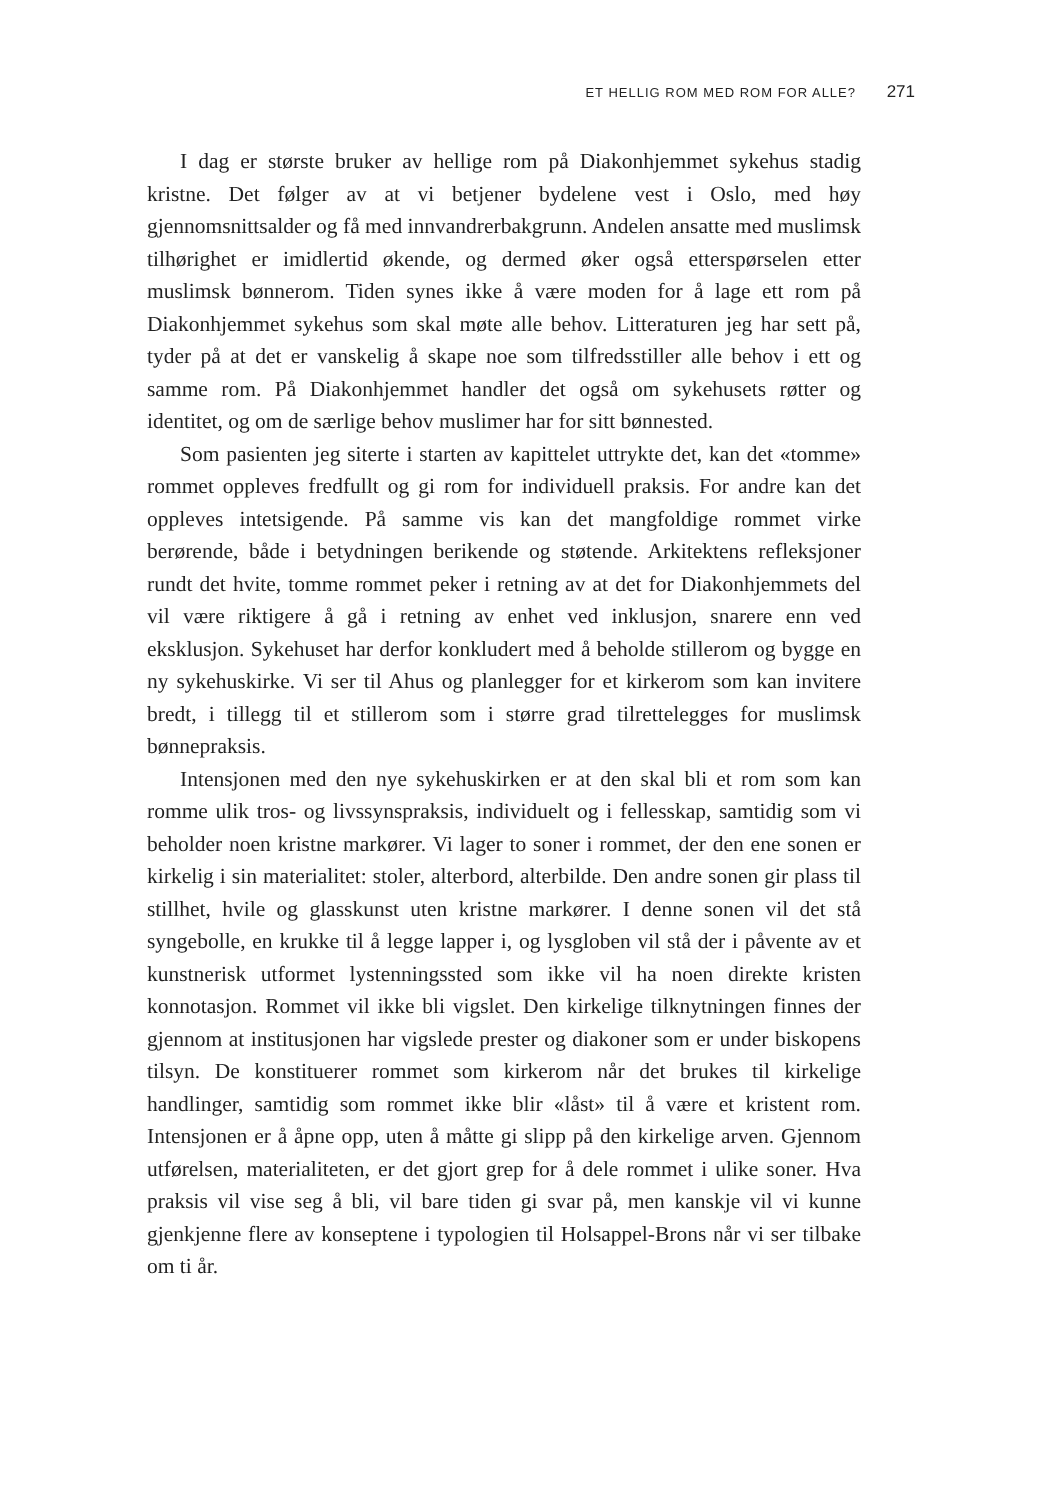ET HELLIG ROM MED ROM FOR ALLE? 271
I dag er største bruker av hellige rom på Diakonhjemmet sykehus stadig kristne. Det følger av at vi betjener bydelene vest i Oslo, med høy gjennomsnittsalder og få med innvandrerbakgrunn. Andelen ansatte med muslimsk tilhørighet er imidlertid økende, og dermed øker også etterspørselen etter muslimsk bønnerom. Tiden synes ikke å være moden for å lage ett rom på Diakonhjemmet sykehus som skal møte alle behov. Litteraturen jeg har sett på, tyder på at det er vanskelig å skape noe som tilfredsstiller alle behov i ett og samme rom. På Diakonhjemmet handler det også om sykehusets røtter og identitet, og om de særlige behov muslimer har for sitt bønnested.
Som pasienten jeg siterte i starten av kapittelet uttrykte det, kan det «tomme» rommet oppleves fredfullt og gi rom for individuell praksis. For andre kan det oppleves intetsigende. På samme vis kan det mangfoldige rommet virke berørende, både i betydningen berikende og støtende. Arkitektens refleksjoner rundt det hvite, tomme rommet peker i retning av at det for Diakonhjemmets del vil være riktigere å gå i retning av enhet ved inklusjon, snarere enn ved eksklusjon. Sykehuset har derfor konkludert med å beholde stillerom og bygge en ny sykehuskirke. Vi ser til Ahus og planlegger for et kirkerom som kan invitere bredt, i tillegg til et stillerom som i større grad tilrettelegges for muslimsk bønnepraksis.
Intensjonen med den nye sykehuskirken er at den skal bli et rom som kan romme ulik tros- og livssynspraksis, individuelt og i fellesskap, samtidig som vi beholder noen kristne markører. Vi lager to soner i rommet, der den ene sonen er kirkelig i sin materialitet: stoler, alterbord, alterbilde. Den andre sonen gir plass til stillhet, hvile og glasskunst uten kristne markører. I denne sonen vil det stå syngebolle, en krukke til å legge lapper i, og lysgloben vil stå der i påvente av et kunstnerisk utformet lystenningssted som ikke vil ha noen direkte kristen konnotasjon. Rommet vil ikke bli vigslet. Den kirkelige tilknytningen finnes der gjennom at institusjonen har vigslede prester og diakoner som er under biskopens tilsyn. De konstituerer rommet som kirkerom når det brukes til kirkelige handlinger, samtidig som rommet ikke blir «låst» til å være et kristent rom. Intensjonen er å åpne opp, uten å måtte gi slipp på den kirkelige arven. Gjennom utførelsen, materialiteten, er det gjort grep for å dele rommet i ulike soner. Hva praksis vil vise seg å bli, vil bare tiden gi svar på, men kanskje vil vi kunne gjenkjenne flere av konseptene i typologien til Holsappel-Brons når vi ser tilbake om ti år.